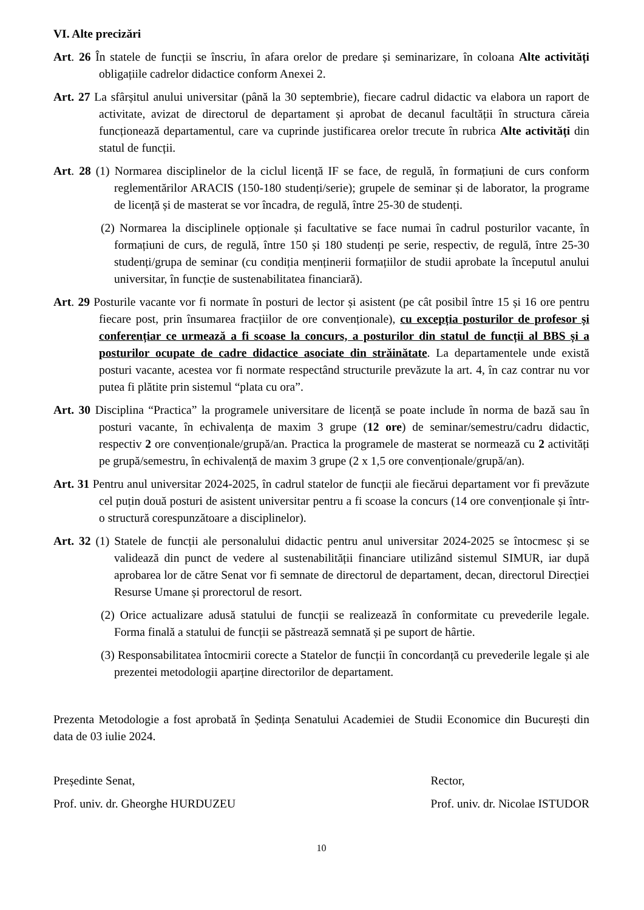VI. Alte precizări
Art. 26 În statele de funcții se înscriu, în afara orelor de predare și seminarizare, în coloana Alte activități obligațiile cadrelor didactice conform Anexei 2.
Art. 27 La sfârșitul anului universitar (până la 30 septembrie), fiecare cadrul didactic va elabora un raport de activitate, avizat de directorul de departament și aprobat de decanul facultății în structura căreia funcționează departamentul, care va cuprinde justificarea orelor trecute în rubrica Alte activități din statul de funcții.
Art. 28 (1) Normarea disciplinelor de la ciclul licență IF se face, de regulă, în formațiuni de curs conform reglementărilor ARACIS (150-180 studenți/serie); grupele de seminar și de laborator, la programe de licență și de masterat se vor încadra, de regulă, între 25-30 de studenți.
(2) Normarea la disciplinele opționale și facultative se face numai în cadrul posturilor vacante, în formațiuni de curs, de regulă, între 150 și 180 studenți pe serie, respectiv, de regulă, între 25-30 studenți/grupa de seminar (cu condiția menținerii formațiilor de studii aprobate la începutul anului universitar, în funcție de sustenabilitatea financiară).
Art. 29 Posturile vacante vor fi normate în posturi de lector și asistent (pe cât posibil între 15 și 16 ore pentru fiecare post, prin însumarea fracțiilor de ore convenționale), cu excepția posturilor de profesor și conferențiar ce urmează a fi scoase la concurs, a posturilor din statul de funcții al BBS și a posturilor ocupate de cadre didactice asociate din străinătate. La departamentele unde există posturi vacante, acestea vor fi normate respectând structurile prevăzute la art. 4, în caz contrar nu vor putea fi plătite prin sistemul “plata cu ora”.
Art. 30 Disciplina “Practica” la programele universitare de licență se poate include în norma de bază sau în posturi vacante, în echivalența de maxim 3 grupe (12 ore) de seminar/semestru/cadru didactic, respectiv 2 ore convenționale/grupă/an. Practica la programele de masterat se normează cu 2 activități pe grupă/semestru, în echivalență de maxim 3 grupe (2 x 1,5 ore convenționale/grupă/an).
Art. 31 Pentru anul universitar 2024-2025, în cadrul statelor de funcții ale fiecărui departament vor fi prevăzute cel puțin două posturi de asistent universitar pentru a fi scoase la concurs (14 ore convenționale și într-o structură corespunzătoare a disciplinelor).
Art. 32 (1) Statele de funcții ale personalului didactic pentru anul universitar 2024-2025 se întocmesc și se validează din punct de vedere al sustenabilității financiare utilizând sistemul SIMUR, iar după aprobarea lor de către Senat vor fi semnate de directorul de departament, decan, directorul Direcției Resurse Umane și prorectorul de resort.
(2) Orice actualizare adusă statului de funcții se realizează în conformitate cu prevederile legale. Forma finală a statului de funcții se păstrează semnată și pe suport de hârtie.
(3) Responsabilitatea întocmirii corecte a Statelor de funcții în concordanță cu prevederile legale și ale prezentei metodologii aparține directorilor de departament.
Prezenta Metodologie a fost aprobată în Ședința Senatului Academiei de Studii Economice din București din data de 03 iulie 2024.
Președinte Senat,
Prof. univ. dr. Gheorghe HURDUZEU
Rector,
Prof. univ. dr. Nicolae ISTUDOR
10